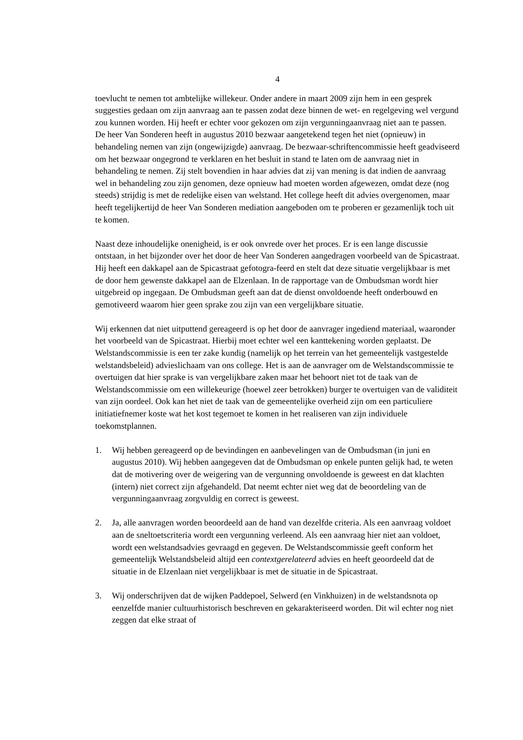4
toevlucht te nemen tot ambtelijke willekeur. Onder andere in maart 2009 zijn hem in een gesprek suggesties gedaan om zijn aanvraag aan te passen zodat deze binnen de wet- en regelgeving wel vergund zou kunnen worden. Hij heeft er echter voor gekozen om zijn vergunningaanvraag niet aan te passen.
De heer Van Sonderen heeft in augustus 2010 bezwaar aangetekend tegen het niet (opnieuw) in behandeling nemen van zijn (ongewijzigde) aanvraag. De bezwaar-schriftencommissie heeft geadviseerd om het bezwaar ongegrond te verklaren en het besluit in stand te laten om de aanvraag niet in behandeling te nemen. Zij stelt bovendien in haar advies dat zij van mening is dat indien de aanvraag wel in behandeling zou zijn genomen, deze opnieuw had moeten worden afgewezen, omdat deze (nog steeds) strijdig is met de redelijke eisen van welstand. Het college heeft dit advies overgenomen, maar heeft tegelijkertijd de heer Van Sonderen mediation aangeboden om te proberen er gezamenlijk toch uit te komen.
Naast deze inhoudelijke onenigheid, is er ook onvrede over het proces. Er is een lange discussie ontstaan, in het bijzonder over het door de heer Van Sonderen aangedragen voorbeeld van de Spicastraat. Hij heeft een dakkapel aan de Spicastraat gefotogra-feerd en stelt dat deze situatie vergelijkbaar is met de door hem gewenste dakkapel aan de Elzenlaan. In de rapportage van de Ombudsman wordt hier uitgebreid op ingegaan. De Ombudsman geeft aan dat de dienst onvoldoende heeft onderbouwd en gemotiveerd waarom hier geen sprake zou zijn van een vergelijkbare situatie.
Wij erkennen dat niet uitputtend gereageerd is op het door de aanvrager ingediend materiaal, waaronder het voorbeeld van de Spicastraat. Hierbij moet echter wel een kanttekening worden geplaatst. De Welstandscommissie is een ter zake kundig (namelijk op het terrein van het gemeentelijk vastgestelde welstandsbeleid) advieslichaam van ons college. Het is aan de aanvrager om de Welstandscommissie te overtuigen dat hier sprake is van vergelijkbare zaken maar het behoort niet tot de taak van de Welstandscommissie om een willekeurige (hoewel zeer betrokken) burger te overtuigen van de validiteit van zijn oordeel. Ook kan het niet de taak van de gemeentelijke overheid zijn om een particuliere initiatiefnemer koste wat het kost tegemoet te komen in het realiseren van zijn individuele toekomstplannen.
1. Wij hebben gereageerd op de bevindingen en aanbevelingen van de Ombudsman (in juni en augustus 2010). Wij hebben aangegeven dat de Ombudsman op enkele punten gelijk had, te weten dat de motivering over de weigering van de vergunning onvoldoende is geweest en dat klachten (intern) niet correct zijn afgehandeld. Dat neemt echter niet weg dat de beoordeling van de vergunningaanvraag zorgvuldig en correct is geweest.
2. Ja, alle aanvragen worden beoordeeld aan de hand van dezelfde criteria. Als een aanvraag voldoet aan de sneltoetscriteria wordt een vergunning verleend. Als een aanvraag hier niet aan voldoet, wordt een welstandsadvies gevraagd en gegeven. De Welstandscommissie geeft conform het gemeentelijk Welstandsbeleid altijd een contextgerelateerd advies en heeft geoordeeld dat de situatie in de Elzenlaan niet vergelijkbaar is met de situatie in de Spicastraat.
3. Wij onderschrijven dat de wijken Paddepoel, Selwerd (en Vinkhuizen) in de welstandsnota op eenzelfde manier cultuurhistorisch beschreven en gekarakteriseerd worden. Dit wil echter nog niet zeggen dat elke straat of